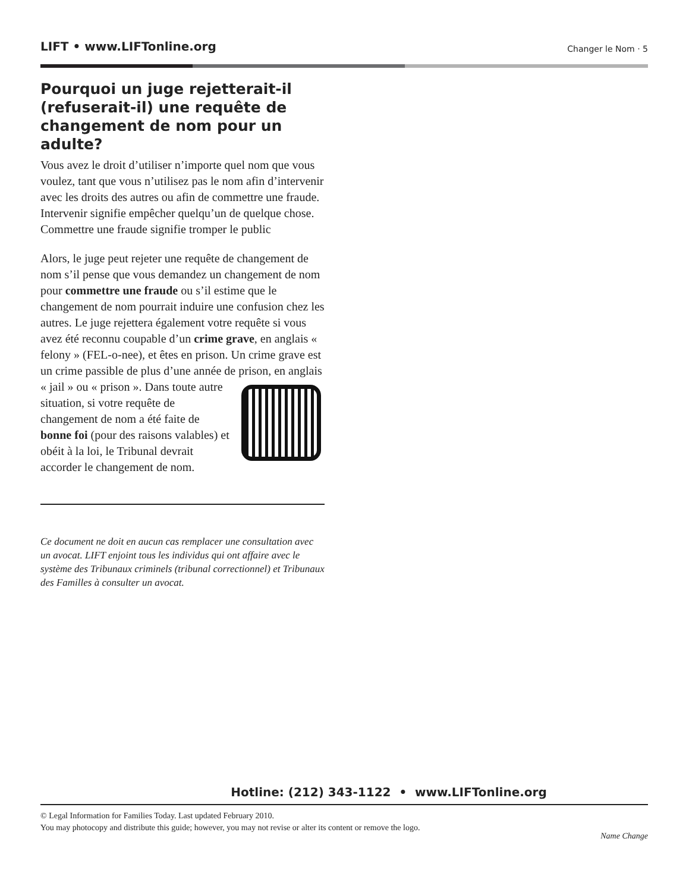LIFT • www.LIFTonline.org Changer le Nom · 5
Pourquoi un juge rejetterait-il (refuserait-il) une requête de changement de nom pour un adulte?
Vous avez le droit d’utiliser n’importe quel nom que vous voulez, tant que vous n’utilisez pas le nom afin d’intervenir avec les droits des autres ou afin de commettre une fraude. Intervenir signifie empêcher quelqu’un de quelque chose. Commettre une fraude signifie tromper le public
Alors, le juge peut rejeter une requête de changement de nom s’il pense que vous demandez un changement de nom pour commettre une fraude ou s’il estime que le changement de nom pourrait induire une confusion chez les autres. Le juge rejettera également votre requête si vous avez été reconnu coupable d’un crime grave, en anglais « felony » (FEL-o-nee), et êtes en prison. Un crime grave est un crime passible de plus d’une année de prison, en anglais « jail » ou « prison ». Dans toute autre situation, si votre requête de changement de nom a été faite de bonne foi (pour des raisons valables) et obéit à la loi, le Tribunal devrait accorder le changement de nom.
Ce document ne doit en aucun cas remplacer une consultation avec un avocat. LIFT enjoint tous les individus qui ont affaire avec le système des Tribunaux criminels (tribunal correctionnel) et Tribunaux des Familles à consulter un avocat.
Hotline: (212) 343-1122 • www.LIFTonline.org
© Legal Information for Families Today. Last updated February 2010.
You may photocopy and distribute this guide; however, you may not revise or alter its content or remove the logo.
Name Change